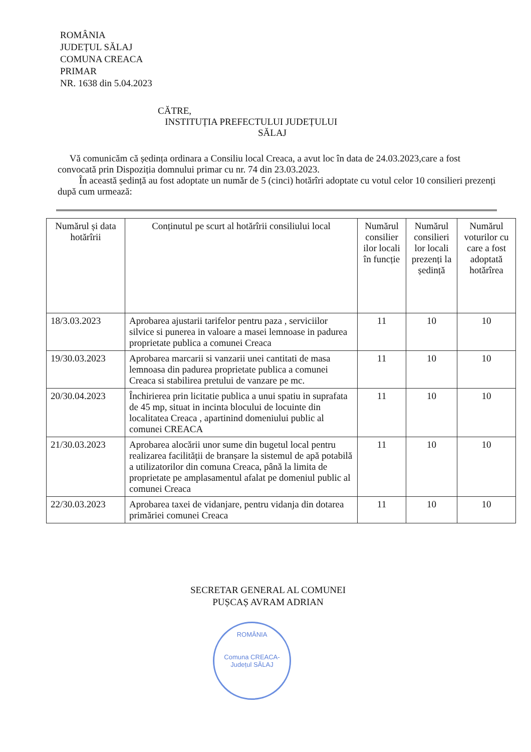ROMÂNIA
JUDEȚUL SĂLAJ
COMUNA CREACA
PRIMAR
NR. 1638 din 5.04.2023
CĂTRE,
INSTITUȚIA PREFECTULUI JUDEȚULUI
SĂLAJ
Vă comunicăm că ședința ordinara a Consiliu local Creaca, a avut loc în data de 24.03.2023,care a fost convocată prin Dispoziția domnului primar cu nr. 74 din 23.03.2023.
În această ședință au fost adoptate un număr de 5 (cinci) hotărîri adoptate cu votul celor 10 consilieri prezenți după cum urmează:
| Numărul și data hotărîrii | Conținutul pe scurt al hotărîrii consiliului local | Numărul consilier ilor locali în funcție | Numărul consilieri lor locali prezenți la ședință | Numărul voturilor cu care a fost adoptată hotărîrea |
| --- | --- | --- | --- | --- |
| 18/3.03.2023 | Aprobarea ajustarii tarifelor pentru paza , serviciilor silvice si punerea in valoare a masei lemnoase in padurea proprietate publica a comunei Creaca | 11 | 10 | 10 |
| 19/30.03.2023 | Aprobarea marcarii si vanzarii unei cantitati de masa lemnoasa din padurea proprietate publica a comunei Creaca si stabilirea pretului de vanzare pe mc. | 11 | 10 | 10 |
| 20/30.04.2023 | Închirierea prin licitatie publica a unui spatiu in suprafata de 45 mp, situat in incinta blocului de locuinte din localitatea Creaca , apartinind domeniului public al comunei CREACA | 11 | 10 | 10 |
| 21/30.03.2023 | Aprobarea alocării unor sume din bugetul local pentru realizarea facilității de branșare la sistemul de apă potabilă a utilizatorilor din comuna Creaca, până la limita de proprietate pe amplasamentul afalat pe domeniul public al comunei Creaca | 11 | 10 | 10 |
| 22/30.03.2023 | Aprobarea taxei de vidanjare, pentru vidanja din dotarea primăriei comunei Creaca | 11 | 10 | 10 |
SECRETAR GENERAL AL COMUNEI
PUȘCAȘ AVRAM ADRIAN
ROMÂNIA
Comuna CREACA-Județul SĂLAJ